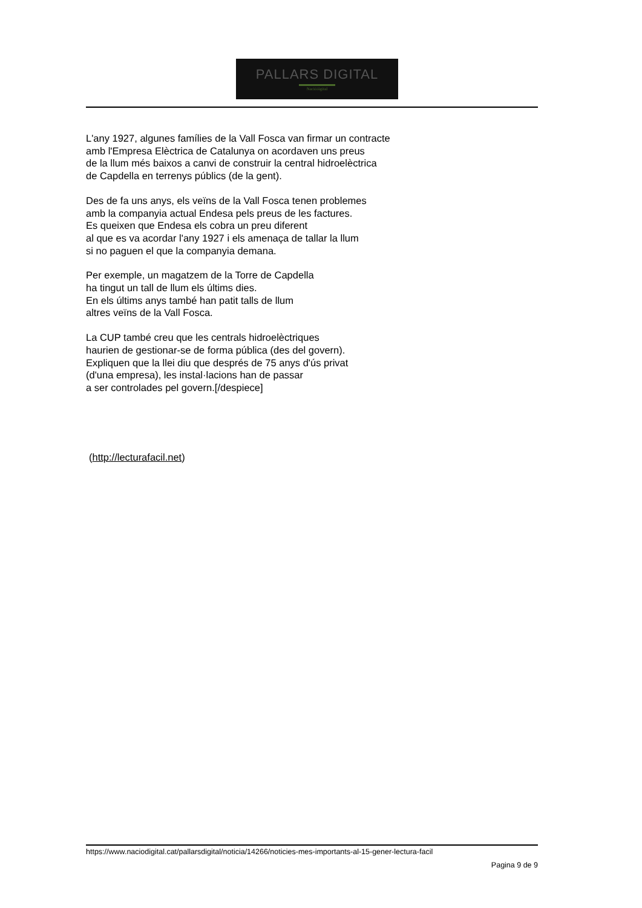PALLARS DIGITAL
Nacióóigital
L'any 1927, algunes famílies de la Vall Fosca van firmar un contracte
amb l'Empresa Elèctrica de Catalunya on acordaven uns preus
de la llum més baixos a canvi de construir la central hidroelèctrica
de Capdella en terrenys públics (de la gent).
Des de fa uns anys, els veïns de la Vall Fosca tenen problemes
amb la companyia actual Endesa pels preus de les factures.
Es queixen que Endesa els cobra un preu diferent
al que es va acordar l'any 1927 i els amenaça de tallar la llum
si no paguen el que la companyia demana.
Per exemple, un magatzem de la Torre de Capdella
ha tingut un tall de llum els últims dies.
En els últims anys també han patit talls de llum
altres veïns de la Vall Fosca.
La CUP també creu que les centrals hidroelèctriques
haurien de gestionar-se de forma pública (des del govern).
Expliquen que la llei diu que després de 75 anys d'ús privat
(d'una empresa), les instal·lacions han de passar
a ser controlades pel govern.[/despiece]
(http://lecturafacil.net)
https://www.naciodigital.cat/pallarsdigital/noticia/14266/noticies-mes-importants-al-15-gener-lectura-facil
Pagina 9 de 9